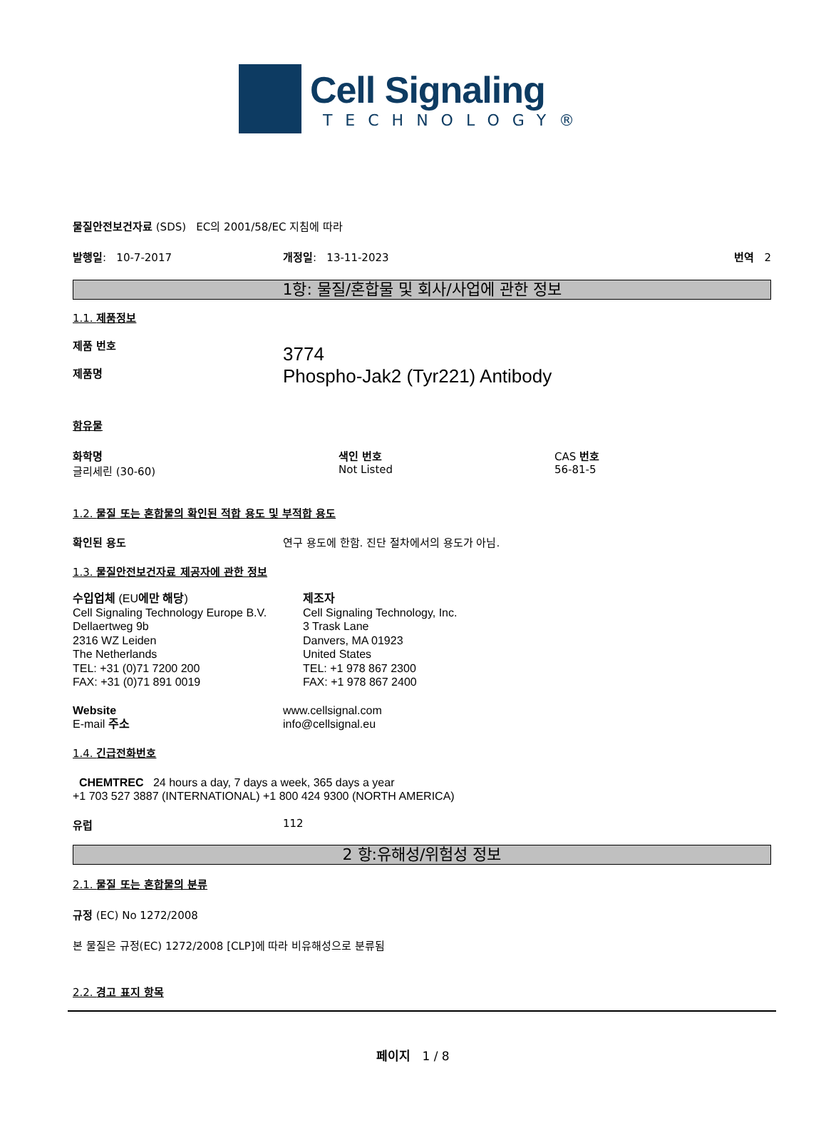Cell Signaling
TECHNOLOGY®
물질안전보건자료 (SDS) EC의 2001/58/EC 지침에 따라
발행일: 10-7-2017 개정일: 13-11-2023 번역 2
1항: 물질/혼합물 및 회사/사업에 관한 정보
1.1. 제품정보
제품 번호
제품명
3774
Phospho-Jak2 (Tyr221) Antibody
함유물
화학명
글리세린 (30-60)
색인 번호
Not Listed
CAS 번호
56-81-5
1.2. 물질 또는 혼합물의 확인된 적합 용도 및 부적합 용도
확인된 용도 연구 용도에 한함. 진단 절차에서의 용도가 아님.
1.3. 물질안전보건자료 제공자에 관한 정보
수입업체 (EU에만 해당)
Cell Signaling Technology Europe B.V.
Dellaertweg 9b
2316 WZ Leiden
The Netherlands
TEL: +31 (0)71 7200 200
FAX: +31 (0)71 891 0019
제조자
Cell Signaling Technology, Inc.
3 Trask Lane
Danvers, MA 01923
United States
TEL: +1 978 867 2300
FAX: +1 978 867 2400
Website
E-mail 주소
www.cellsignal.com
info@cellsignal.eu
1.4. 긴급전화번호
CHEMTREC 24 hours a day, 7 days a week, 365 days a year
+1 703 527 3887 (INTERNATIONAL) +1 800 424 9300 (NORTH AMERICA)
유럽 112
2 항:유해성/위험성 정보
2.1. 물질 또는 혼합물의 분류
규정 (EC) No 1272/2008
본 물질은 규정(EC) 1272/2008 [CLP]에 따라 비유해성으로 분류됨
2.2. 경고 표지 항목
페이지 1 / 8